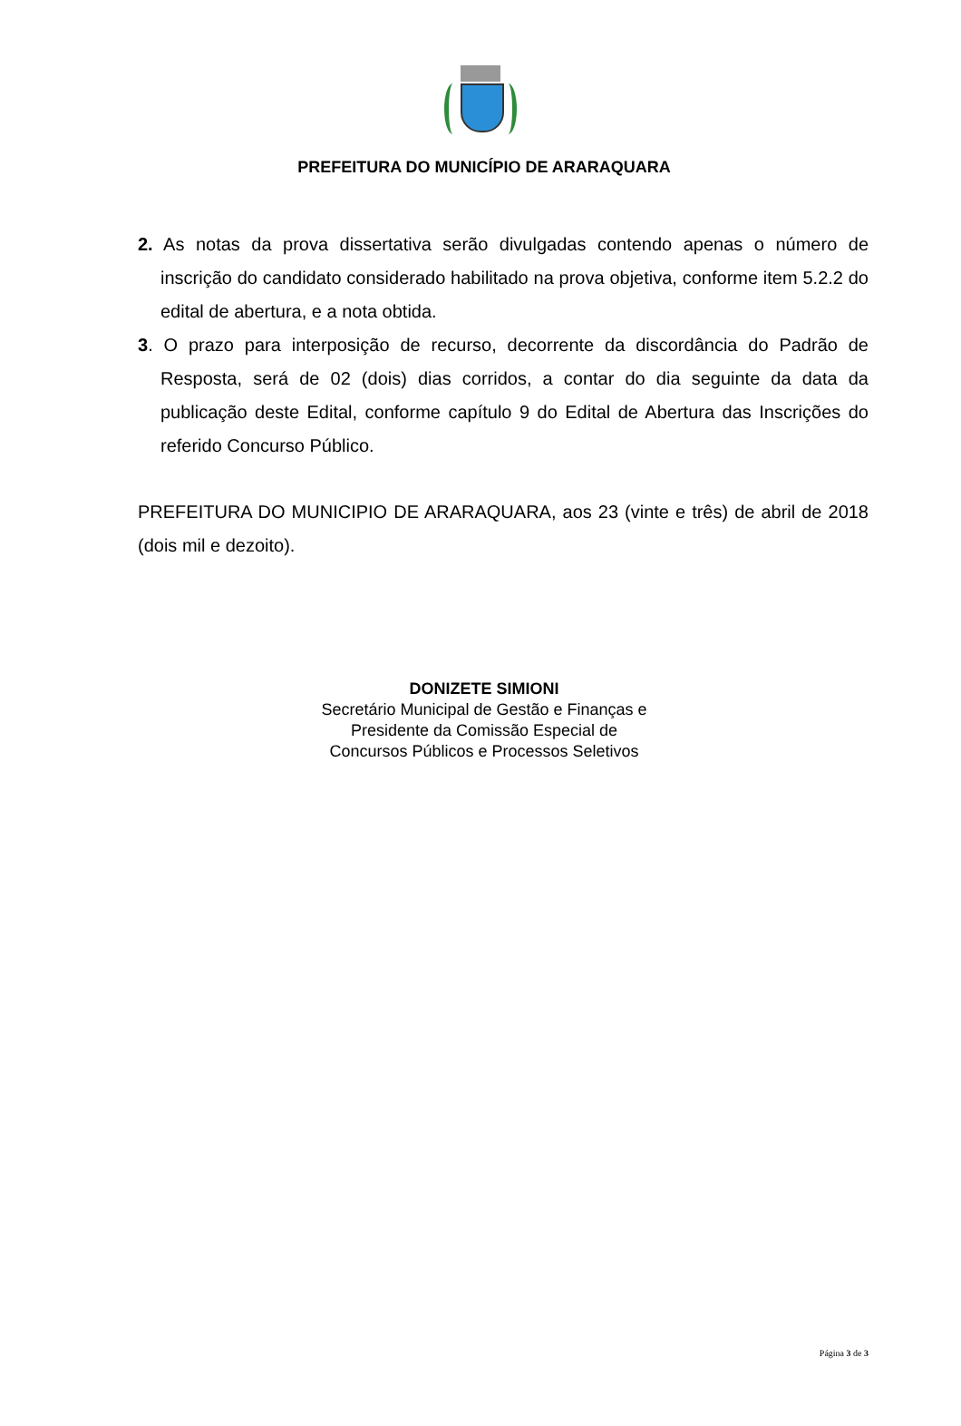PREFEITURA DO MUNICÍPIO DE ARARAQUARA
2. As notas da prova dissertativa serão divulgadas contendo apenas o número de inscrição do candidato considerado habilitado na prova objetiva, conforme item 5.2.2 do edital de abertura, e a nota obtida.
3. O prazo para interposição de recurso, decorrente da discordância do Padrão de Resposta, será de 02 (dois) dias corridos, a contar do dia seguinte da data da publicação deste Edital, conforme capítulo 9 do Edital de Abertura das Inscrições do referido Concurso Público.
PREFEITURA DO MUNICIPIO DE ARARAQUARA, aos 23 (vinte e três) de abril de 2018 (dois mil e dezoito).
DONIZETE SIMIONI
Secretário Municipal de Gestão e Finanças e
Presidente da Comissão Especial de
Concursos Públicos e Processos Seletivos
Página 3 de 3